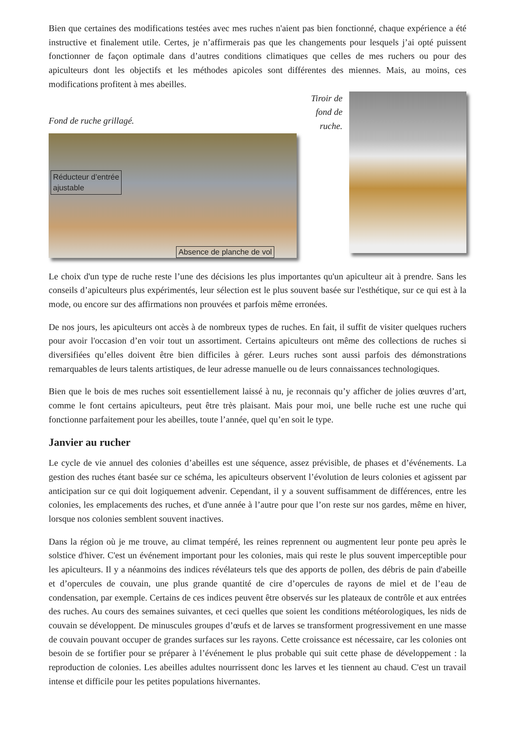Bien que certaines des modifications testées avec mes ruches n'aient pas bien fonctionné, chaque expérience a été instructive et finalement utile. Certes, je n’affirmerais pas que les changements pour lesquels j’ai opté puissent fonctionner de façon optimale dans d’autres conditions climatiques que celles de mes ruchers ou pour des apiculteurs dont les objectifs et les méthodes apicoles sont différentes des miennes. Mais, au moins, ces modifications profitent à mes abeilles.
Fond de ruche grillagé.
Réducteur d’entrée
ajustable
Absence de planche de vol
Tiroir de
fond de ruche.
Le choix d'un type de ruche reste l’une des décisions les plus importantes qu'un apiculteur ait à prendre. Sans les conseils d’apiculteurs plus expérimentés, leur sélection est le plus souvent basée sur l'esthétique, sur ce qui est à la mode, ou encore sur des affirmations non prouvées et parfois même erronées.
De nos jours, les apiculteurs ont accès à de nombreux types de ruches. En fait, il suffit de visiter quelques ruchers pour avoir l'occasion d’en voir tout un assortiment. Certains apiculteurs ont même des collections de ruches si diversifiées qu’elles doivent être bien difficiles à gérer. Leurs ruches sont aussi parfois des démonstrations remarquables de leurs talents artistiques, de leur adresse manuelle ou de leurs connaissances technologiques.
Bien que le bois de mes ruches soit essentiellement laissé à nu, je reconnais qu’y afficher de jolies œuvres d’art, comme le font certains apiculteurs, peut être très plaisant. Mais pour moi, une belle ruche est une ruche qui fonctionne parfaitement pour les abeilles, toute l’année, quel qu’en soit le type.
Janvier au rucher
Le cycle de vie annuel des colonies d’abeilles est une séquence, assez prévisible, de phases et d’événements. La gestion des ruches étant basée sur ce schéma, les apiculteurs observent l’évolution de leurs colonies et agissent par anticipation sur ce qui doit logiquement advenir. Cependant, il y a souvent suffisamment de différences, entre les colonies, les emplacements des ruches, et d'une année à l’autre pour que l’on reste sur nos gardes, même en hiver, lorsque nos colonies semblent souvent inactives.
Dans la région où je me trouve, au climat tempéré, les reines reprennent ou augmentent leur ponte peu après le solstice d'hiver. C'est un événement important pour les colonies, mais qui reste le plus souvent imperceptible pour les apiculteurs. Il y a néanmoins des indices révélateurs tels que des apports de pollen, des débris de pain d'abeille et d’opercules de couvain, une plus grande quantité de cire d’opercules de rayons de miel et de l’eau de condensation, par exemple. Certains de ces indices peuvent être observés sur les plateaux de contrôle et aux entrées des ruches. Au cours des semaines suivantes, et ceci quelles que soient les conditions météorologiques, les nids de couvain se développent. De minuscules groupes d’œufs et de larves se transforment progressivement en une masse de couvain pouvant occuper de grandes surfaces sur les rayons. Cette croissance est nécessaire, car les colonies ont besoin de se fortifier pour se préparer à l’événement le plus probable qui suit cette phase de développement : la reproduction de colonies. Les abeilles adultes nourrissent donc les larves et les tiennent au chaud. C'est un travail intense et difficile pour les petites populations hivernantes.